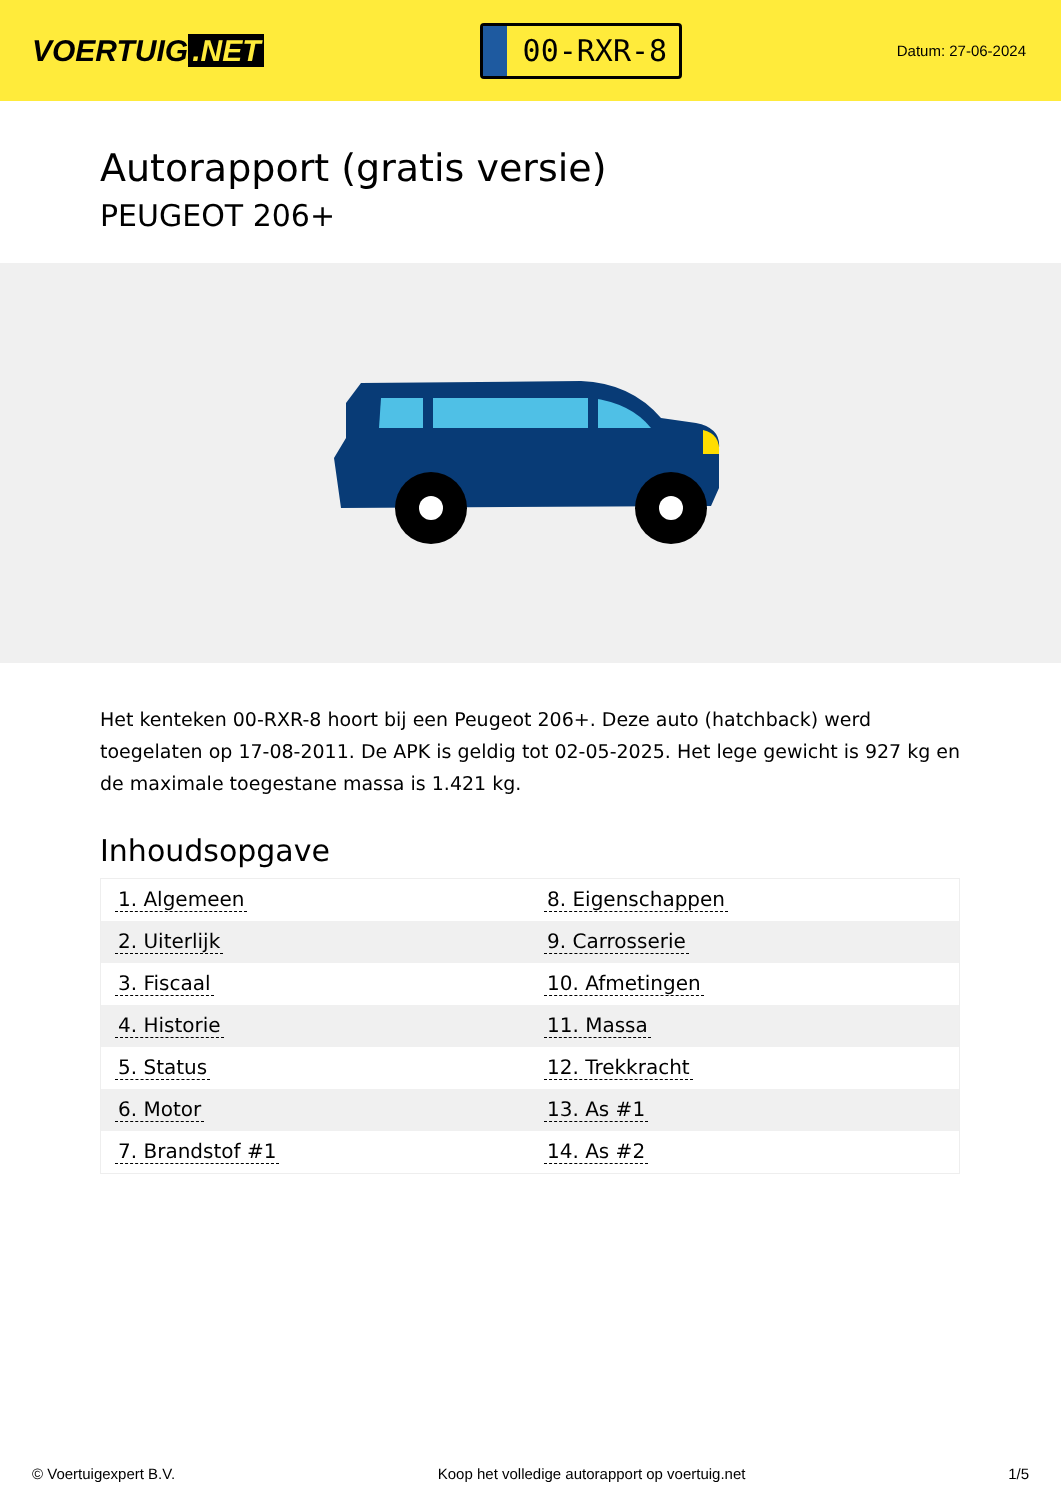VOERTUIG.NET
00-RXR-8
Datum: 27-06-2024
Autorapport (gratis versie)
PEUGEOT 206+
Het kenteken 00-RXR-8 hoort bij een Peugeot 206+. Deze auto (hatchback) werd toegelaten op 17-08-2011. De APK is geldig tot 02-05-2025. Het lege gewicht is 927 kg en de maximale toegestane massa is 1.421 kg.
Inhoudsopgave
| 1. Algemeen | 8. Eigenschappen |
| 2. Uiterlijk | 9. Carrosserie |
| 3. Fiscaal | 10. Afmetingen |
| 4. Historie | 11. Massa |
| 5. Status | 12. Trekkracht |
| 6. Motor | 13. As #1 |
| 7. Brandstof #1 | 14. As #2 |
© Voertuigexpert B.V. Koop het volledige autorapport op voertuig.net 1/5